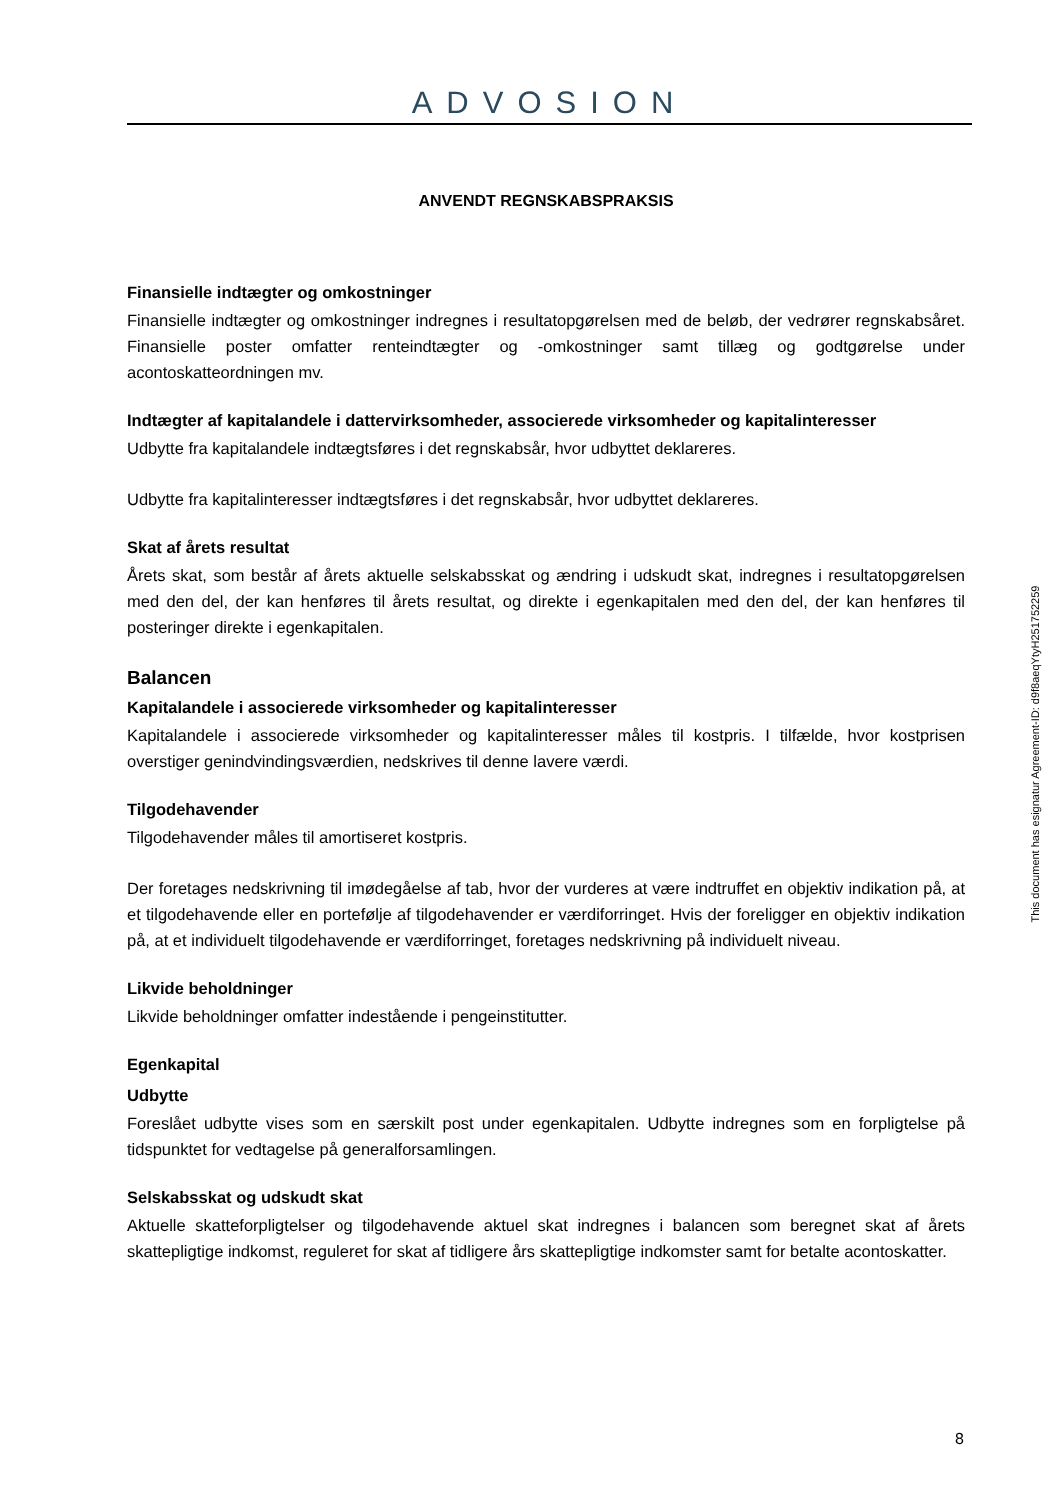ADVOSION
ANVENDT REGNSKABSPRAKSIS
Finansielle indtægter og omkostninger
Finansielle indtægter og omkostninger indregnes i resultatopgørelsen med de beløb, der vedrører regnskabsåret. Finansielle poster omfatter renteindtægter og -omkostninger samt tillæg og godtgørelse under acontoskatteordningen mv.
Indtægter af kapitalandele i dattervirksomheder, associerede virksomheder og kapitalinteresser
Udbytte fra kapitalandele indtægtsføres i det regnskabsår, hvor udbyttet deklareres.
Udbytte fra kapitalinteresser indtægtsføres i det regnskabsår, hvor udbyttet deklareres.
Skat af årets resultat
Årets skat, som består af årets aktuelle selskabsskat og ændring i udskudt skat, indregnes i resultatopgørelsen med den del, der kan henføres til årets resultat, og direkte i egenkapitalen med den del, der kan henføres til posteringer direkte i egenkapitalen.
Balancen
Kapitalandele i associerede virksomheder og kapitalinteresser
Kapitalandele i associerede virksomheder og kapitalinteresser måles til kostpris. I tilfælde, hvor kostprisen overstiger genindvindingsværdien, nedskrives til denne lavere værdi.
Tilgodehavender
Tilgodehavender måles til amortiseret kostpris.
Der foretages nedskrivning til imødegåelse af tab, hvor der vurderes at være indtruffet en objektiv indikation på, at et tilgodehavende eller en portefølje af tilgodehavender er værdiforringet. Hvis der foreligger en objektiv indikation på, at et individuelt tilgodehavende er værdiforringet, foretages nedskrivning på individuelt niveau.
Likvide beholdninger
Likvide beholdninger omfatter indestående i pengeinstitutter.
Egenkapital
Udbytte
Foreslået udbytte vises som en særskilt post under egenkapitalen. Udbytte indregnes som en forpligtelse på tidspunktet for vedtagelse på generalforsamlingen.
Selskabsskat og udskudt skat
Aktuelle skatteforpligtelser og tilgodehavende aktuel skat indregnes i balancen som beregnet skat af årets skattepligtige indkomst, reguleret for skat af tidligere års skattepligtige indkomster samt for betalte acontoskatter.
This document has esignatur Agreement-ID: d9f8aeqYtyH251752259
8